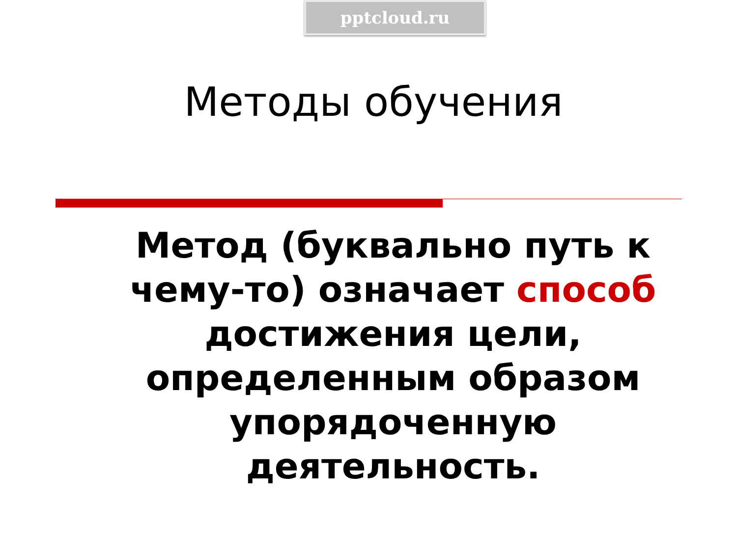pptcloud.ru
Методы обучения
Метод (буквально путь к чему-то) означает способ достижения цели, определенным образом упорядоченную деятельность.